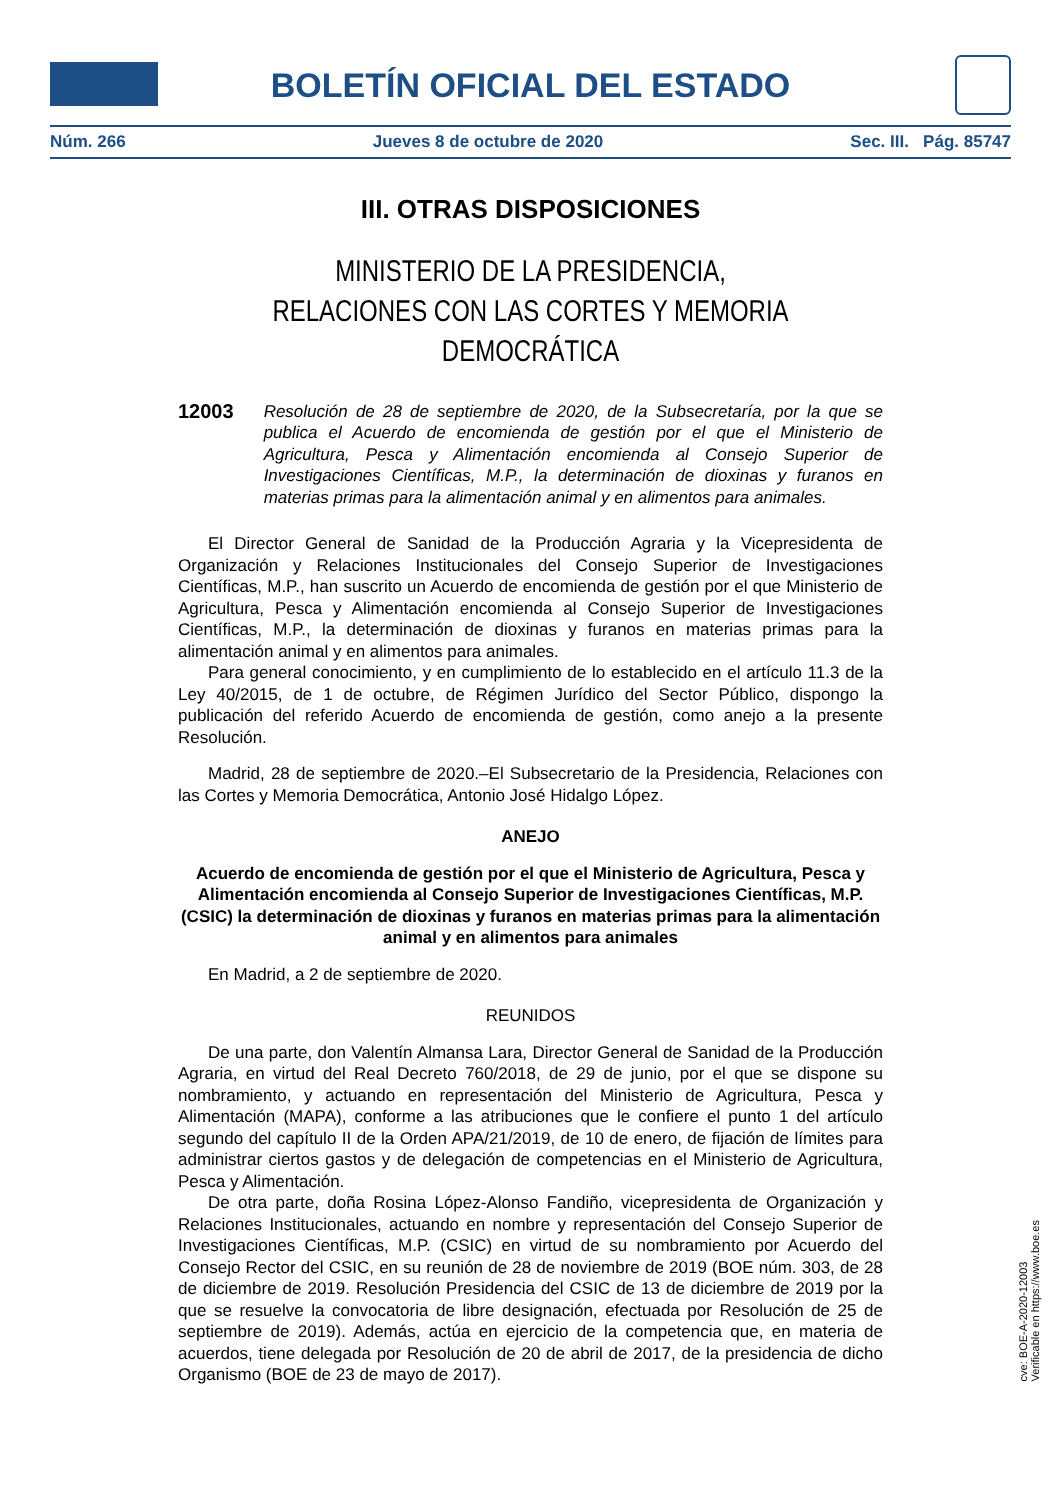BOLETÍN OFICIAL DEL ESTADO
Núm. 266 Jueves 8 de octubre de 2020 Sec. III. Pág. 85747
III. OTRAS DISPOSICIONES
MINISTERIO DE LA PRESIDENCIA,
RELACIONES CON LAS CORTES Y MEMORIA DEMOCRÁTICA
12003 Resolución de 28 de septiembre de 2020, de la Subsecretaría, por la que se publica el Acuerdo de encomienda de gestión por el que el Ministerio de Agricultura, Pesca y Alimentación encomienda al Consejo Superior de Investigaciones Científicas, M.P., la determinación de dioxinas y furanos en materias primas para la alimentación animal y en alimentos para animales.
El Director General de Sanidad de la Producción Agraria y la Vicepresidenta de Organización y Relaciones Institucionales del Consejo Superior de Investigaciones Científicas, M.P., han suscrito un Acuerdo de encomienda de gestión por el que Ministerio de Agricultura, Pesca y Alimentación encomienda al Consejo Superior de Investigaciones Científicas, M.P., la determinación de dioxinas y furanos en materias primas para la alimentación animal y en alimentos para animales.
Para general conocimiento, y en cumplimiento de lo establecido en el artículo 11.3 de la Ley 40/2015, de 1 de octubre, de Régimen Jurídico del Sector Público, dispongo la publicación del referido Acuerdo de encomienda de gestión, como anejo a la presente Resolución.
Madrid, 28 de septiembre de 2020.–El Subsecretario de la Presidencia, Relaciones con las Cortes y Memoria Democrática, Antonio José Hidalgo López.
ANEJO
Acuerdo de encomienda de gestión por el que el Ministerio de Agricultura, Pesca y Alimentación encomienda al Consejo Superior de Investigaciones Científicas, M.P. (CSIC) la determinación de dioxinas y furanos en materias primas para la alimentación animal y en alimentos para animales
En Madrid, a 2 de septiembre de 2020.
REUNIDOS
De una parte, don Valentín Almansa Lara, Director General de Sanidad de la Producción Agraria, en virtud del Real Decreto 760/2018, de 29 de junio, por el que se dispone su nombramiento, y actuando en representación del Ministerio de Agricultura, Pesca y Alimentación (MAPA), conforme a las atribuciones que le confiere el punto 1 del artículo segundo del capítulo II de la Orden APA/21/2019, de 10 de enero, de fijación de límites para administrar ciertos gastos y de delegación de competencias en el Ministerio de Agricultura, Pesca y Alimentación.
De otra parte, doña Rosina López-Alonso Fandiño, vicepresidenta de Organización y Relaciones Institucionales, actuando en nombre y representación del Consejo Superior de Investigaciones Científicas, M.P. (CSIC) en virtud de su nombramiento por Acuerdo del Consejo Rector del CSIC, en su reunión de 28 de noviembre de 2019 (BOE núm. 303, de 28 de diciembre de 2019. Resolución Presidencia del CSIC de 13 de diciembre de 2019 por la que se resuelve la convocatoria de libre designación, efectuada por Resolución de 25 de septiembre de 2019). Además, actúa en ejercicio de la competencia que, en materia de acuerdos, tiene delegada por Resolución de 20 de abril de 2017, de la presidencia de dicho Organismo (BOE de 23 de mayo de 2017).
cve: BOE-A-2020-12003
Verificable en https://www.boe.es